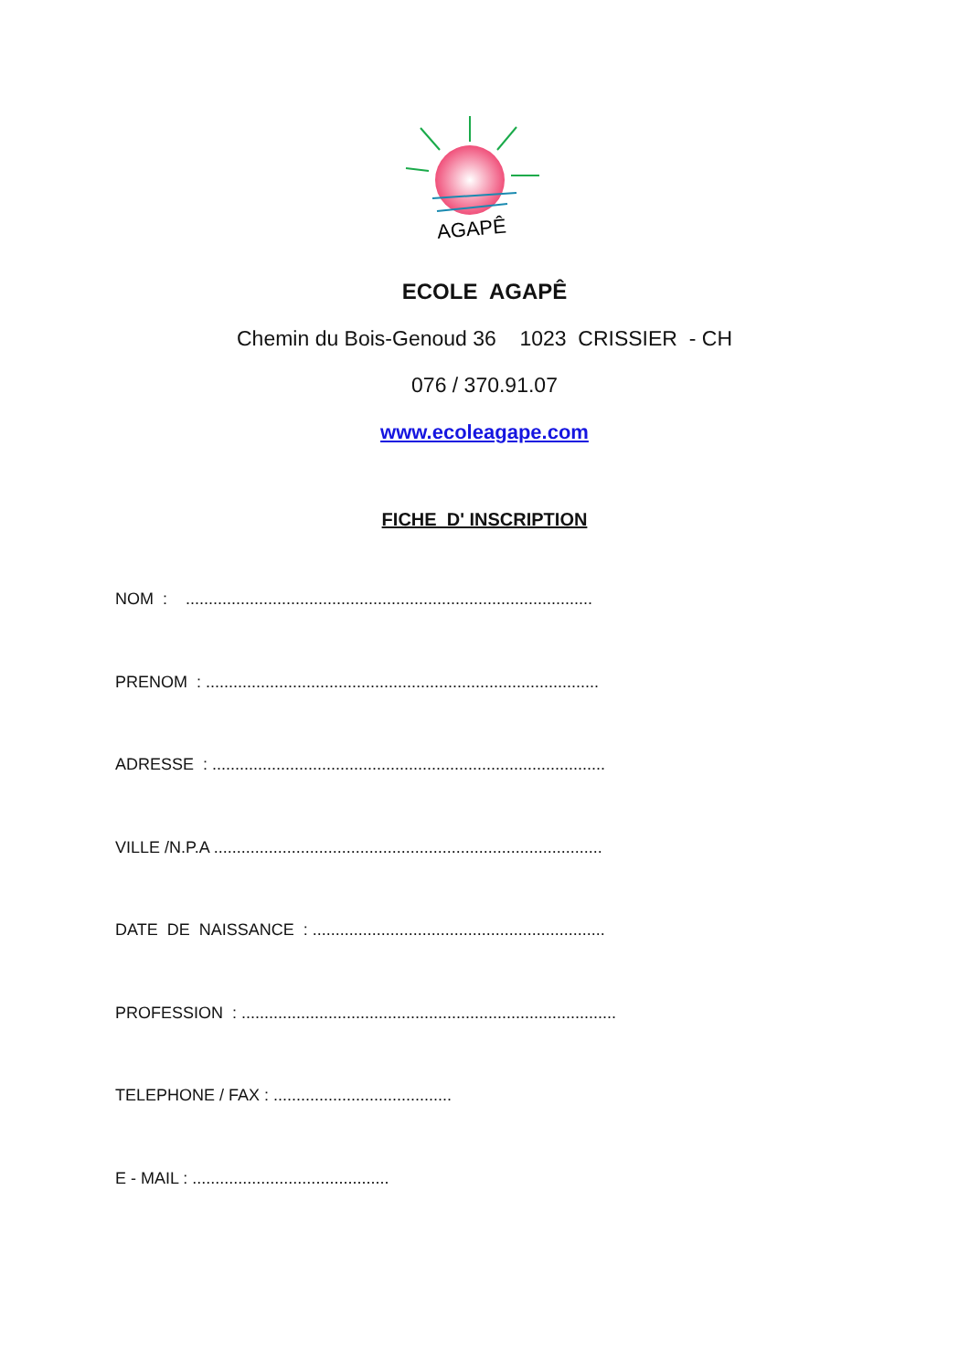AGAPÊ
ECOLE AGAPÊ
Chemin du Bois-Genoud 36 1023 CRISSIER - CH
076 / 370.91.07
www.ecoleagape.com
FICHE D' INSCRIPTION
NOM : .........................................................................................
PRENOM : ......................................................................................
ADRESSE : ......................................................................................
VILLE /N.P.A .....................................................................................
DATE DE NAISSANCE : ................................................................
PROFESSION : ..................................................................................
TELEPHONE / FAX : .......................................
E - MAIL : ...........................................